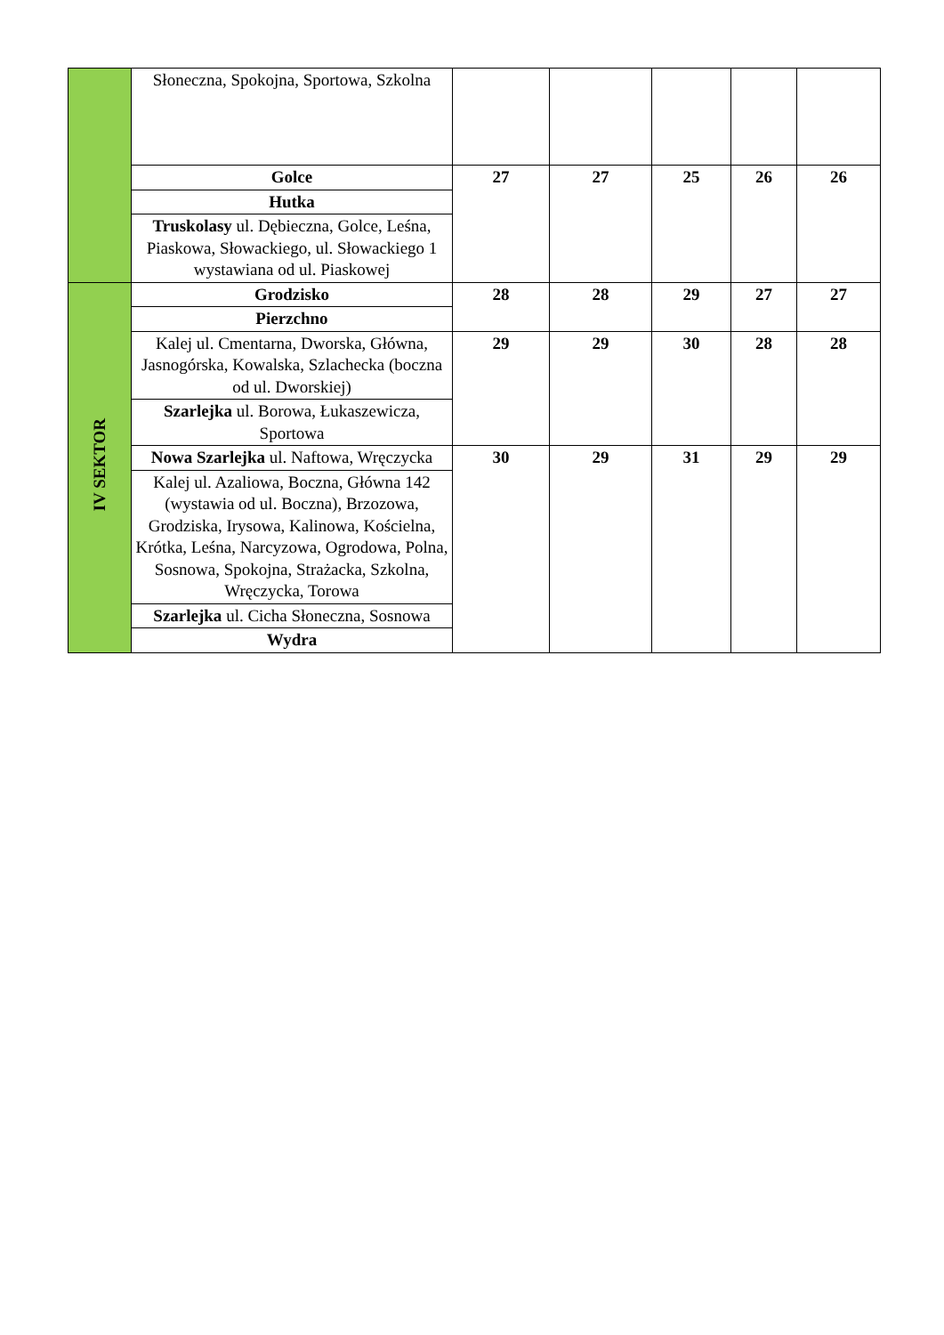| | Słoneczna, Spokojna, Sportowa, Szkolna | | | | | |
| | Golce | 27 | 27 | 25 | 26 | 26 |
| | Hutka | | | | | |
| | Truskolasy ul. Dębieczna, Golce, Leśna, Piaskowa, Słowackiego, ul. Słowackiego 1 wystawiana od ul. Piaskowej | | | | | |
| IV SEKTOR | Grodzisko | 28 | 28 | 29 | 27 | 27 |
| | Pierzchno | | | | | |
| | Kalej ul. Cmentarna, Dworska, Główna, Jasnogórska, Kowalska, Szlachecka (boczna od ul. Dworskiej) | 29 | 29 | 30 | 28 | 28 |
| | Szarlejka ul. Borowa, Łukaszewicza, Sportowa | | | | | |
| | Nowa Szarlejka ul. Naftowa, Wręczycka | 30 | 29 | 31 | 29 | 29 |
| | Kalej ul. Azaliowa, Boczna, Główna 142 (wystawia od ul. Boczna), Brzozowa, Grodziska, Irysowa, Kalinowa, Kościelna, Krótka, Leśna, Narcyzowa, Ogrodowa, Polna, Sosnowa, Spokojna, Strażacka, Szkolna, Wręczycka, Torowa | | | | | |
| | Szarlejka ul. Cicha Słoneczna, Sosnowa | | | | | |
| | Wydra | | | | | |